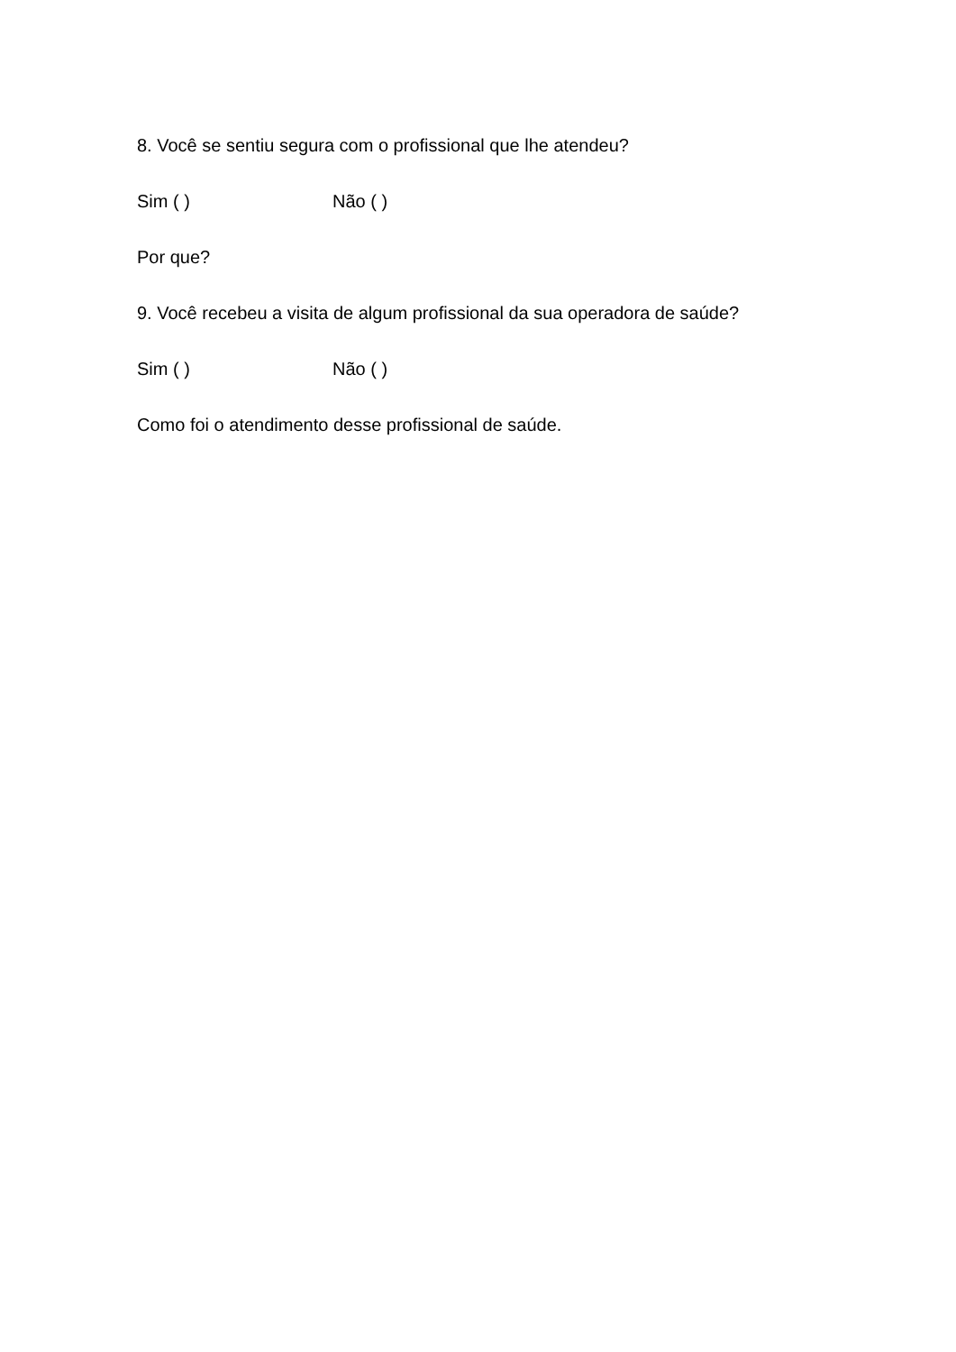8. Você se sentiu segura com o profissional que lhe atendeu?
Sim ( ) Não ( )
Por que?
9. Você recebeu a visita de algum profissional da sua operadora de saúde?
Sim ( ) Não ( )
Como foi o atendimento desse profissional de saúde.